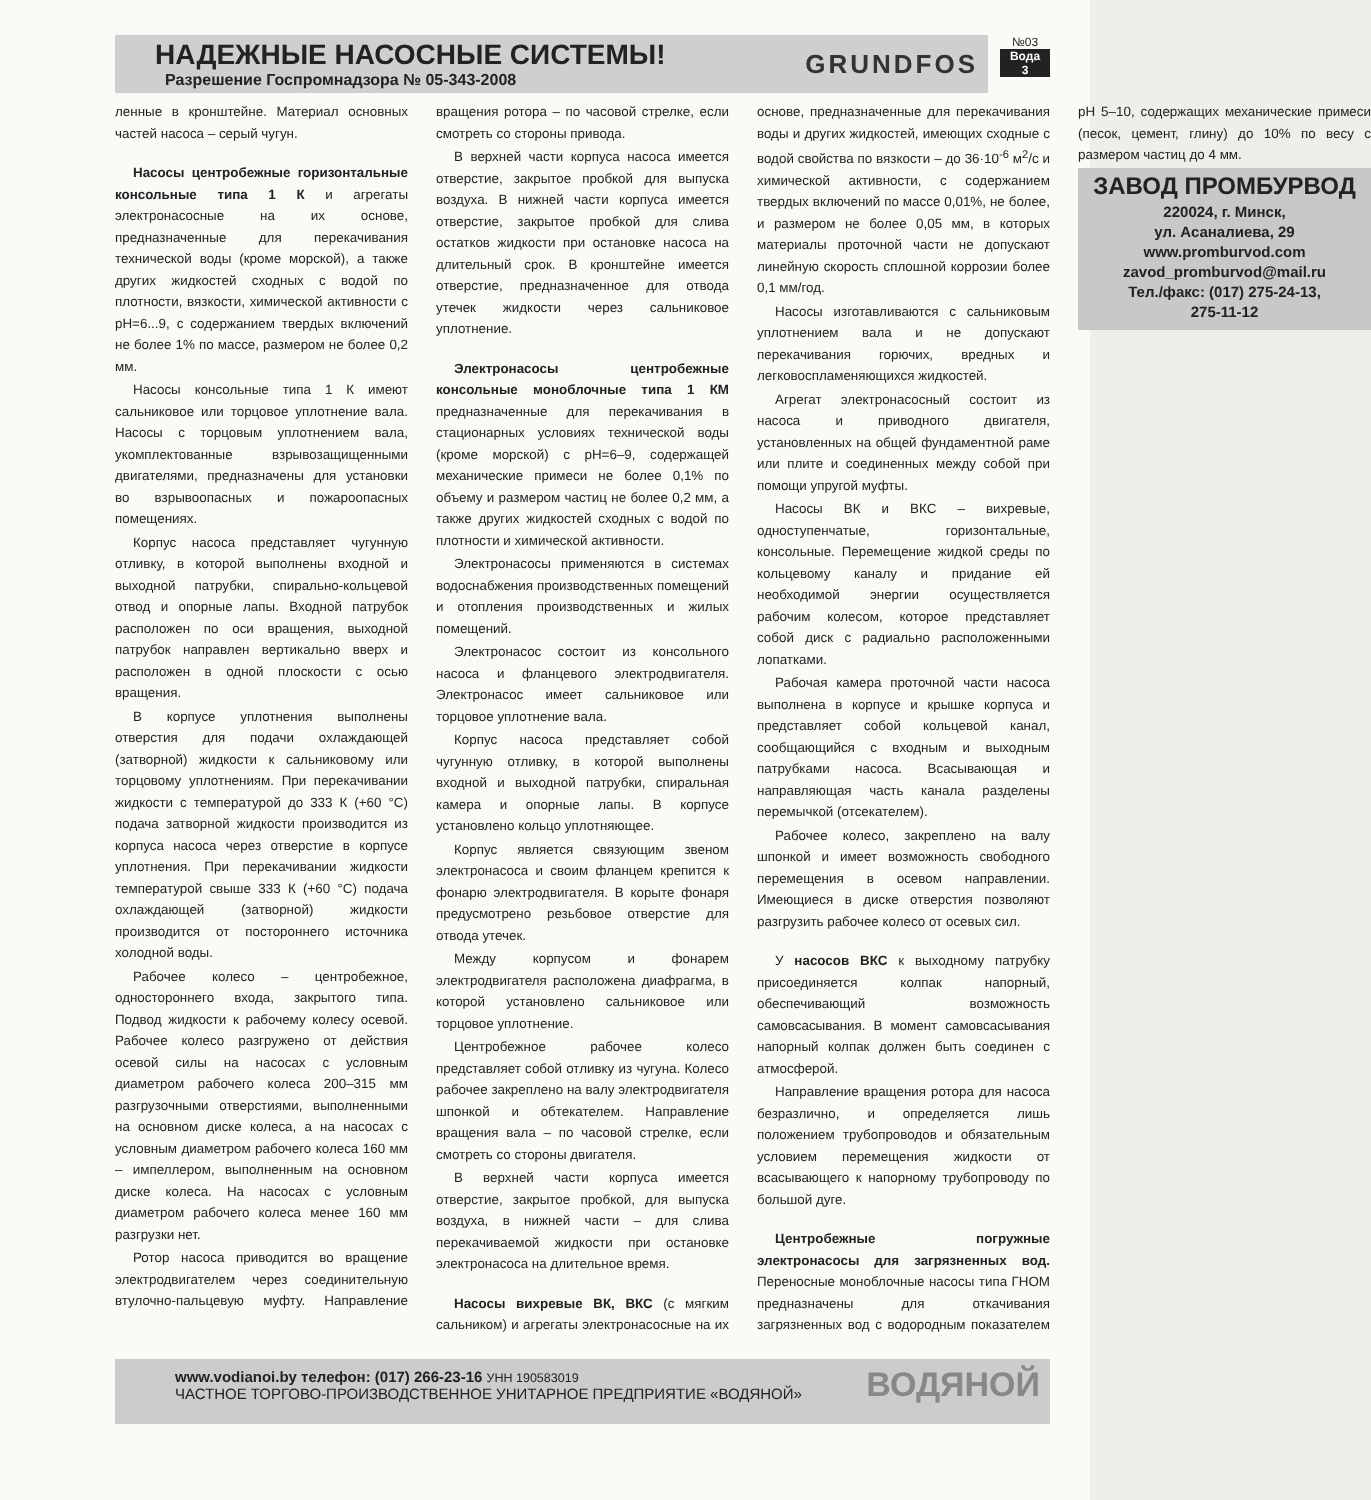НАДЕЖНЫЕ НАСОСНЫЕ СИСТЕМЫ!
Разрешение Госпромнадзора № 05-343-2008
GRUNDFOS
№03
Вода
3
ленные в кронштейне. Материал основных частей насоса – серый чугун.
Насосы центробежные горизонтальные консольные типа 1 К и агрегаты электронасосные на их основе, предназначенные для перекачивания технической воды (кроме морской), а также других жидкостей сходных с водой по плотности, вязкости, химической активности с рН=6...9, с содержанием твердых включений не более 1% по массе, размером не более 0,2 мм.
Насосы консольные типа 1 К имеют сальниковое или торцовое уплотнение вала. Насосы с торцовым уплотнением вала, укомплектованные взрывозащищенными двигателями, предназначены для установки во взрывоопасных и пожароопасных помещениях.
Корпус насоса представляет чугунную отливку, в которой выполнены входной и выходной патрубки, спирально-кольцевой отвод и опорные лапы. Входной патрубок расположен по оси вращения, выходной патрубок направлен вертикально вверх и расположен в одной плоскости с осью вращения.
В корпусе уплотнения выполнены отверстия для подачи охлаждающей (затворной) жидкости к сальниковому или торцовому уплотнениям. При перекачивании жидкости с температурой до 333 К (+60 °С) подача затворной жидкости производится из корпуса насоса через отверстие в корпусе уплотнения. При перекачивании жидкости температурой свыше 333 К (+60 °С) подача охлаждающей (затворной) жидкости производится от постороннего источника холодной воды.
Рабочее колесо – центробежное, одностороннего входа, закрытого типа. Подвод жидкости к рабочему колесу осевой. Рабочее колесо разгружено от действия осевой силы на насосах с условным диаметром рабочего колеса 200–315 мм разгрузочными отверстиями, выполненными на основном диске колеса, а на насосах с условным диаметром рабочего колеса 160 мм – импеллером, выполненным на основном диске колеса. На насосах с условным диаметром рабочего колеса менее 160 мм разгрузки нет.
Ротор насоса приводится во вращение электродвигателем через соединительную втулочно-пальцевую муфту. Направление вращения ротора – по часовой стрелке, если смотреть со стороны привода.
В верхней части корпуса насоса имеется отверстие, закрытое пробкой для выпуска воздуха. В нижней части корпуса имеется отверстие, закрытое пробкой для слива остатков жидкости при остановке насоса на длительный срок. В кронштейне имеется отверстие, предназначенное для отвода утечек жидкости через сальниковое уплотнение.
Электронасосы центробежные консольные моноблочные типа 1 КМ предназначенные для перекачивания в стационарных условиях технической воды (кроме морской) с рН=6–9, содержащей механические примеси не более 0,1% по объему и размером частиц не более 0,2 мм, а также других жидкостей сходных с водой по плотности и химической активности.
Электронасосы применяются в системах водоснабжения производственных помещений и отопления производственных и жилых помещений.
Электронасос состоит из консольного насоса и фланцевого электродвигателя. Электронасос имеет сальниковое или торцовое уплотнение вала.
Корпус насоса представляет собой чугунную отливку, в которой выполнены входной и выходной патрубки, спиральная камера и опорные лапы. В корпусе установлено кольцо уплотняющее.
Корпус является связующим звеном электронасоса и своим фланцем крепится к фонарю электродвигателя. В корыте фонаря предусмотрено резьбовое отверстие для отвода утечек.
Между корпусом и фонарем электродвигателя расположена диафрагма, в которой установлено сальниковое или торцовое уплотнение.
Центробежное рабочее колесо представляет собой отливку из чугуна. Колесо рабочее закреплено на валу электродвигателя шпонкой и обтекателем. Направление вращения вала – по часовой стрелке, если смотреть со стороны двигателя.
В верхней части корпуса имеется отверстие, закрытое пробкой, для выпуска воздуха, в нижней части – для слива перекачиваемой жидкости при остановке электронасоса на длительное время.
Насосы вихревые ВК, ВКС (с мягким сальником) и агрегаты электронасосные на их основе, предназначенные для перекачивания воды и других жидкостей, имеющих сходные с водой свойства по вязкости – до 36·10<sup>-6</sup> м<sup>2</sup>/с и химической активности, с содержанием твердых включений по массе 0,01%, не более, и размером не более 0,05 мм, в которых материалы проточной части не допускают линейную скорость сплошной коррозии более 0,1 мм/год.
Насосы изготавливаются с сальниковым уплотнением вала и не допускают перекачивания горючих, вредных и легковоспламеняющихся жидкостей.
Агрегат электронасосный состоит из насоса и приводного двигателя, установленных на общей фундаментной раме или плите и соединенных между собой при помощи упругой муфты.
Насосы ВК и ВКС – вихревые, одноступенчатые, горизонтальные, консольные. Перемещение жидкой среды по кольцевому каналу и придание ей необходимой энергии осуществляется рабочим колесом, которое представляет собой диск с радиально расположенными лопатками.
Рабочая камера проточной части насоса выполнена в корпусе и крышке корпуса и представляет собой кольцевой канал, сообщающийся с входным и выходным патрубками насоса. Всасывающая и направляющая часть канала разделены перемычкой (отсекателем).
Рабочее колесо, закреплено на валу шпонкой и имеет возможность свободного перемещения в осевом направлении. Имеющиеся в диске отверстия позволяют разгрузить рабочее колесо от осевых сил.
У насосов ВКС к выходному патрубку присоединяется колпак напорный, обеспечивающий возможность самовсасывания. В момент самовсасывания напорный колпак должен быть соединен с атмосферой.
Направление вращения ротора для насоса безразлично, и определяется лишь положением трубопроводов и обязательным условием перемещения жидкости от всасывающего к напорному трубопроводу по большой дуге.
Центробежные погружные электронасосы для загрязненных вод. Переносные моноблочные насосы типа ГНОМ предназначены для откачивания загрязненных вод с водородным показателем рН 5–10, содержащих механические примеси (песок, цемент, глину) до 10% по весу с размером частиц до 4 мм.
ЗАВОД ПРОМБУРВОД
220024, г. Минск,
ул. Асаналиева, 29
www.promburvod.com
zavod_promburvod@mail.ru
Тел./факс: (017) 275-24-13,
275-11-12
www.vodianoi.by телефон: (017) 266-23-16 УНН 190583019
ЧАСТНОЕ ТОРГОВО-ПРОИЗВОДСТВЕННОЕ УНИТАРНОЕ ПРЕДПРИЯТИЕ «ВОДЯНОЙ»
ВОДЯНОЙ